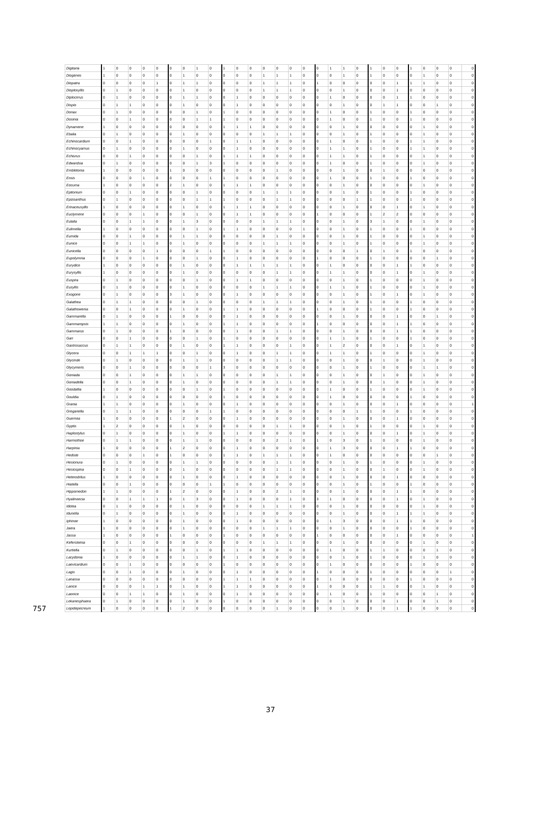757
| Digitaria | 1 | 0 | 0 | 0 | 0 | 0 | 0 | 1 | 0 | 1 | 0 | 0 | 0 | 0 | 0 | 0 | 0 | 1 | 1 | 0 | 1 | 0 | 0 | 1 | 0 | 0 | 0 | 0 |
| Diogenes | 1 | 0 | 0 | 0 | 0 | 0 | 1 | 0 | 0 | 0 | 0 | 0 | 1 | 1 | 1 | 0 | 0 | 0 | 1 | 0 | 1 | 0 | 0 | 0 | 1 | 0 | 0 | 0 |
| Diopatra | 0 | 0 | 0 | 0 | 1 | 0 | 1 | 1 | 0 | 0 | 0 | 0 | 1 | 1 | 1 | 0 | 1 | 0 | 0 | 0 | 0 | 0 | 1 | 1 | 1 | 0 | 0 | 0 |
| Dioplosyllis | 0 | 1 | 0 | 0 | 0 | 0 | 1 | 0 | 0 | 0 | 0 | 0 | 1 | 1 | 1 | 0 | 0 | 0 | 1 | 0 | 0 | 0 | 1 | 0 | 0 | 0 | 0 | 0 |
| Diplocirrus | 0 | 1 | 0 | 0 | 0 | 0 | 1 | 1 | 0 | 0 | 1 | 0 | 0 | 0 | 0 | 0 | 0 | 1 | 0 | 0 | 0 | 0 | 1 | 1 | 0 | 0 | 0 | 0 |
| Dispio | 0 | 1 | 1 | 0 | 0 | 0 | 1 | 0 | 0 | 0 | 1 | 0 | 0 | 0 | 0 | 0 | 0 | 0 | 1 | 0 | 0 | 1 | 1 | 0 | 0 | 1 | 0 | 0 |
| Donax | 0 | 1 | 0 | 0 | 0 | 0 | 0 | 1 | 0 | 1 | 0 | 0 | 0 | 0 | 0 | 0 | 0 | 1 | 0 | 0 | 1 | 0 | 0 | 1 | 0 | 0 | 0 | 0 |
| Dosinia | 0 | 0 | 1 | 0 | 0 | 0 | 0 | 1 | 1 | 1 | 0 | 0 | 0 | 0 | 0 | 0 | 0 | 1 | 0 | 0 | 1 | 0 | 0 | 1 | 0 | 0 | 0 | 0 |
| Dynamene | 1 | 0 | 0 | 0 | 0 | 0 | 0 | 0 | 0 | 1 | 1 | 1 | 0 | 0 | 0 | 0 | 0 | 0 | 1 | 0 | 0 | 0 | 0 | 0 | 1 | 0 | 0 | 0 |
| Ebalia | 0 | 1 | 0 | 0 | 0 | 0 | 1 | 0 | 0 | 0 | 0 | 0 | 1 | 1 | 1 | 0 | 0 | 0 | 1 | 0 | 1 | 0 | 0 | 0 | 1 | 0 | 0 | 0 |
| Echinocardium | 0 | 0 | 1 | 0 | 0 | 0 | 0 | 0 | 1 | 0 | 1 | 1 | 0 | 0 | 0 | 0 | 0 | 1 | 0 | 0 | 1 | 0 | 0 | 1 | 1 | 0 | 0 | 0 |
| Echinocyamus | 0 | 1 | 0 | 0 | 0 | 0 | 1 | 0 | 0 | 0 | 1 | 0 | 0 | 0 | 0 | 0 | 0 | 1 | 1 | 0 | 1 | 0 | 0 | 1 | 1 | 0 | 0 | 0 |
| Echiurus | 0 | 0 | 1 | 0 | 0 | 0 | 0 | 1 | 0 | 1 | 1 | 1 | 0 | 0 | 0 | 0 | 0 | 1 | 1 | 0 | 1 | 0 | 0 | 0 | 1 | 0 | 0 | 0 |
| Edwardsia | 0 | 1 | 0 | 0 | 0 | 0 | 0 | 1 | 3 | 1 | 0 | 0 | 0 | 0 | 0 | 0 | 0 | 1 | 0 | 0 | 1 | 0 | 0 | 0 | 1 | 0 | 0 | 0 |
| Embletonia | 1 | 0 | 0 | 0 | 0 | 1 | 0 | 0 | 0 | 0 | 0 | 0 | 0 | 1 | 0 | 0 | 0 | 0 | 1 | 0 | 0 | 1 | 0 | 0 | 0 | 0 | 0 | 0 |
| Ensis | 0 | 0 | 0 | 1 | 0 | 0 | 0 | 0 | 1 | 1 | 0 | 0 | 0 | 0 | 0 | 0 | 0 | 1 | 0 | 0 | 1 | 0 | 0 | 1 | 0 | 0 | 0 | 0 |
| Eocuma | 1 | 0 | 0 | 0 | 0 | 2 | 1 | 0 | 0 | 1 | 1 | 1 | 0 | 0 | 0 | 0 | 0 | 0 | 1 | 0 | 0 | 0 | 0 | 0 | 1 | 0 | 0 | 0 |
| Epitonium | 0 | 0 | 1 | 0 | 0 | 0 | 0 | 1 | 0 | 0 | 0 | 0 | 1 | 1 | 1 | 0 | 0 | 0 | 1 | 0 | 1 | 0 | 0 | 1 | 0 | 0 | 0 | 0 |
| Epizoanthus | 0 | 1 | 0 | 0 | 0 | 0 | 0 | 1 | 1 | 1 | 0 | 0 | 0 | 1 | 1 | 0 | 0 | 0 | 0 | 1 | 1 | 0 | 0 | 1 | 0 | 0 | 0 | 0 |
| Erinaceusyllis | 1 | 0 | 0 | 0 | 0 | 0 | 1 | 0 | 0 | 1 | 1 | 1 | 0 | 0 | 0 | 0 | 0 | 0 | 1 | 0 | 0 | 0 | 1 | 0 | 1 | 0 | 0 | 0 |
| Euclymene | 0 | 0 | 0 | 1 | 0 | 0 | 0 | 1 | 0 | 0 | 1 | 1 | 0 | 0 | 0 | 0 | 1 | 0 | 0 | 0 | 1 | 2 | 2 | 0 | 0 | 0 | 0 | 0 |
| Eulalia | 0 | 0 | 1 | 1 | 0 | 0 | 1 | 3 | 0 | 0 | 0 | 0 | 1 | 1 | 1 | 0 | 0 | 0 | 1 | 0 | 3 | 1 | 0 | 0 | 1 | 0 | 0 | 0 |
| Eulimella | 1 | 0 | 0 | 0 | 0 | 0 | 0 | 1 | 0 | 1 | 1 | 0 | 0 | 0 | 0 | 1 | 0 | 0 | 1 | 0 | 1 | 0 | 0 | 1 | 0 | 0 | 0 | 0 |
| Eumida | 0 | 0 | 1 | 0 | 0 | 0 | 1 | 1 | 0 | 0 | 0 | 0 | 0 | 1 | 0 | 0 | 0 | 0 | 1 | 0 | 1 | 0 | 0 | 0 | 1 | 0 | 0 | 0 |
| Eunice | 0 | 0 | 1 | 1 | 0 | 0 | 1 | 0 | 0 | 0 | 0 | 0 | 1 | 1 | 1 | 0 | 0 | 0 | 1 | 0 | 1 | 0 | 0 | 0 | 1 | 0 | 0 | 0 |
| Eunicella | 0 | 0 | 0 | 0 | 1 | 0 | 0 | 0 | 1 | 1 | 0 | 0 | 0 | 0 | 0 | 0 | 0 | 0 | 0 | 1 | 0 | 1 | 0 | 1 | 0 | 0 | 0 | 0 |
| Eupolymnia | 0 | 0 | 0 | 1 | 0 | 0 | 0 | 1 | 0 | 0 | 1 | 0 | 0 | 0 | 0 | 0 | 1 | 0 | 0 | 0 | 1 | 0 | 0 | 0 | 0 | 1 | 0 | 0 |
| Eurydice | 1 | 0 | 0 | 0 | 0 | 0 | 1 | 0 | 0 | 0 | 1 | 1 | 1 | 1 | 1 | 0 | 0 | 1 | 0 | 0 | 0 | 0 | 1 | 1 | 0 | 0 | 0 | 0 |
| Eurysyllis | 1 | 0 | 0 | 0 | 0 | 0 | 1 | 0 | 0 | 0 | 0 | 0 | 0 | 1 | 1 | 0 | 0 | 1 | 1 | 0 | 0 | 0 | 1 | 0 | 1 | 0 | 0 | 0 |
| Euspira | 0 | 1 | 0 | 0 | 0 | 0 | 0 | 1 | 0 | 0 | 1 | 1 | 0 | 0 | 0 | 0 | 0 | 0 | 1 | 0 | 1 | 0 | 0 | 0 | 1 | 0 | 0 | 0 |
| Eusyllis | 0 | 1 | 0 | 0 | 0 | 0 | 1 | 0 | 0 | 0 | 0 | 0 | 1 | 1 | 1 | 0 | 0 | 1 | 1 | 0 | 1 | 0 | 0 | 0 | 1 | 0 | 0 | 0 |
| Exogone | 0 | 1 | 0 | 0 | 0 | 3 | 1 | 0 | 0 | 0 | 1 | 0 | 0 | 0 | 0 | 0 | 0 | 0 | 1 | 0 | 1 | 0 | 1 | 0 | 1 | 0 | 0 | 0 |
| Galathea | 0 | 1 | 1 | 0 | 0 | 0 | 0 | 1 | 0 | 0 | 0 | 0 | 1 | 1 | 1 | 0 | 0 | 0 | 1 | 0 | 1 | 0 | 0 | 1 | 0 | 0 | 0 | 0 |
| Galathowenia | 0 | 0 | 1 | 0 | 0 | 0 | 1 | 0 | 0 | 1 | 1 | 0 | 0 | 0 | 0 | 0 | 1 | 0 | 0 | 0 | 1 | 0 | 0 | 1 | 0 | 0 | 0 | 0 |
| Gammarella | 0 | 1 | 0 | 0 | 0 | 1 | 0 | 0 | 0 | 0 | 1 | 0 | 0 | 0 | 0 | 0 | 0 | 0 | 1 | 0 | 0 | 0 | 1 | 0 | 0 | 1 | 0 | 0 |
| Gammaropsis | 1 | 1 | 0 | 0 | 0 | 0 | 1 | 0 | 0 | 1 | 1 | 0 | 0 | 0 | 0 | 0 | 1 | 0 | 0 | 0 | 0 | 0 | 1 | 1 | 0 | 0 | 0 | 0 |
| Gammarus | 0 | 1 | 0 | 0 | 0 | 1 | 0 | 0 | 0 | 0 | 1 | 0 | 0 | 1 | 1 | 0 | 0 | 0 | 1 | 0 | 0 | 0 | 1 | 1 | 0 | 0 | 0 | 0 |
| Gari | 0 | 0 | 1 | 0 | 0 | 0 | 0 | 1 | 0 | 1 | 0 | 0 | 0 | 0 | 0 | 0 | 0 | 1 | 1 | 0 | 1 | 0 | 0 | 1 | 0 | 0 | 0 | 0 |
| Gastrosaccus | 0 | 1 | 1 | 0 | 0 | 0 | 1 | 0 | 0 | 1 | 1 | 0 | 0 | 0 | 1 | 0 | 0 | 1 | 2 | 0 | 0 | 0 | 1 | 0 | 1 | 0 | 0 | 0 |
| Glycera | 0 | 0 | 1 | 1 | 1 | 0 | 0 | 1 | 0 | 0 | 1 | 0 | 0 | 1 | 1 | 0 | 0 | 1 | 1 | 0 | 1 | 0 | 0 | 0 | 1 | 0 | 0 | 0 |
| Glycinde | 0 | 1 | 0 | 0 | 0 | 0 | 1 | 1 | 0 | 0 | 0 | 0 | 0 | 1 | 1 | 0 | 0 | 0 | 1 | 0 | 0 | 1 | 0 | 0 | 1 | 0 | 0 | 0 |
| Glycymeris | 0 | 0 | 1 | 0 | 0 | 0 | 0 | 0 | 1 | 3 | 0 | 0 | 0 | 0 | 0 | 0 | 0 | 0 | 1 | 0 | 1 | 0 | 0 | 0 | 1 | 1 | 0 | 0 |
| Goniada | 0 | 0 | 1 | 0 | 0 | 0 | 1 | 1 | 0 | 0 | 0 | 0 | 0 | 1 | 1 | 0 | 0 | 0 | 1 | 0 | 0 | 1 | 0 | 0 | 1 | 0 | 0 | 0 |
| Goniadella | 0 | 0 | 1 | 0 | 0 | 0 | 1 | 0 | 0 | 0 | 0 | 0 | 0 | 1 | 1 | 0 | 0 | 0 | 1 | 0 | 0 | 1 | 0 | 0 | 1 | 0 | 0 | 0 |
| Goodallia | 1 | 0 | 0 | 0 | 0 | 0 | 0 | 1 | 0 | 1 | 0 | 0 | 0 | 0 | 0 | 0 | 0 | 1 | 0 | 0 | 1 | 0 | 0 | 0 | 1 | 0 | 0 | 0 |
| Gouldia | 0 | 1 | 0 | 0 | 0 | 0 | 0 | 0 | 0 | 1 | 0 | 0 | 0 | 0 | 0 | 0 | 0 | 1 | 0 | 0 | 0 | 0 | 0 | 1 | 0 | 0 | 0 | 0 |
| Grania | 1 | 1 | 0 | 0 | 0 | 0 | 1 | 0 | 0 | 0 | 1 | 0 | 0 | 0 | 0 | 0 | 0 | 0 | 1 | 0 | 0 | 0 | 1 | 0 | 0 | 0 | 0 | 1 |
| Gregariella | 0 | 1 | 1 | 0 | 0 | 0 | 0 | 0 | 1 | 1 | 0 | 0 | 0 | 0 | 0 | 0 | 0 | 0 | 0 | 1 | 1 | 0 | 0 | 1 | 0 | 0 | 0 | 0 |
| Guernea | 1 | 0 | 0 | 0 | 0 | 1 | 2 | 0 | 0 | 0 | 1 | 0 | 0 | 0 | 0 | 0 | 0 | 0 | 1 | 0 | 0 | 0 | 1 | 0 | 0 | 0 | 0 | 0 |
| Gyptis | 1 | 2 | 0 | 0 | 0 | 0 | 1 | 0 | 0 | 0 | 0 | 0 | 0 | 1 | 1 | 0 | 0 | 0 | 1 | 0 | 1 | 0 | 0 | 0 | 1 | 0 | 0 | 0 |
| Haplostylus | 0 | 1 | 0 | 0 | 0 | 0 | 1 | 0 | 0 | 1 | 1 | 0 | 0 | 0 | 0 | 0 | 0 | 0 | 1 | 0 | 0 | 0 | 1 | 0 | 1 | 0 | 0 | 0 |
| Harmothoe | 0 | 1 | 1 | 0 | 0 | 0 | 1 | 1 | 0 | 0 | 0 | 0 | 0 | 2 | 1 | 0 | 1 | 0 | 3 | 0 | 1 | 0 | 0 | 0 | 1 | 0 | 0 | 0 |
| Harpinia | 1 | 0 | 0 | 0 | 0 | 1 | 2 | 0 | 0 | 0 | 1 | 0 | 0 | 0 | 0 | 0 | 0 | 1 | 3 | 0 | 0 | 0 | 1 | 1 | 0 | 0 | 0 | 0 |
| Hediste | 0 | 0 | 0 | 1 | 0 | 1 | 0 | 0 | 0 | 1 | 1 | 0 | 1 | 1 | 1 | 0 | 0 | 1 | 0 | 0 | 0 | 0 | 0 | 0 | 0 | 1 | 0 | 0 |
| Hesionura | 0 | 1 | 0 | 0 | 0 | 0 | 1 | 1 | 0 | 0 | 0 | 0 | 0 | 1 | 1 | 0 | 0 | 0 | 1 | 0 | 1 | 0 | 0 | 0 | 1 | 0 | 0 | 0 |
| Hesiospina | 0 | 0 | 1 | 0 | 0 | 0 | 1 | 0 | 0 | 0 | 0 | 0 | 0 | 1 | 1 | 0 | 0 | 0 | 1 | 0 | 0 | 1 | 0 | 0 | 1 | 0 | 0 | 0 |
| Heterodrilus | 1 | 0 | 0 | 0 | 0 | 0 | 1 | 0 | 0 | 0 | 1 | 0 | 0 | 0 | 0 | 0 | 0 | 0 | 1 | 0 | 0 | 0 | 1 | 0 | 0 | 0 | 0 | 0 |
| Hiatella | 0 | 0 | 1 | 0 | 0 | 0 | 0 | 0 | 1 | 1 | 0 | 0 | 0 | 0 | 0 | 0 | 0 | 0 | 1 | 0 | 1 | 0 | 0 | 1 | 0 | 0 | 0 | 0 |
| Hippomedon | 1 | 1 | 0 | 0 | 0 | 1 | 2 | 0 | 0 | 0 | 1 | 0 | 0 | 2 | 1 | 0 | 0 | 0 | 1 | 0 | 0 | 0 | 1 | 1 | 0 | 0 | 0 | 0 |
| Hyalinoecia | 0 | 0 | 1 | 1 | 1 | 0 | 1 | 3 | 0 | 0 | 1 | 0 | 0 | 0 | 1 | 0 | 3 | 1 | 0 | 0 | 0 | 0 | 1 | 0 | 1 | 0 | 0 | 0 |
| Idotea | 0 | 1 | 0 | 0 | 0 | 0 | 1 | 0 | 0 | 0 | 0 | 0 | 1 | 1 | 1 | 0 | 0 | 0 | 1 | 0 | 0 | 0 | 0 | 0 | 1 | 0 | 0 | 0 |
| Idunella | 0 | 1 | 0 | 0 | 0 | 0 | 1 | 0 | 0 | 0 | 1 | 0 | 0 | 0 | 0 | 0 | 0 | 0 | 1 | 0 | 0 | 0 | 1 | 1 | 1 | 0 | 0 | 0 |
| Iphinoe | 1 | 0 | 0 | 0 | 0 | 0 | 1 | 0 | 0 | 0 | 1 | 0 | 0 | 0 | 0 | 0 | 0 | 1 | 3 | 0 | 0 | 0 | 1 | 1 | 0 | 0 | 0 | 0 |
| Jaera | 1 | 0 | 0 | 0 | 0 | 0 | 1 | 0 | 0 | 0 | 0 | 0 | 1 | 1 | 1 | 0 | 0 | 0 | 1 | 0 | 0 | 0 | 0 | 1 | 0 | 0 | 0 | 0 |
| Jassa | 1 | 0 | 0 | 0 | 0 | 1 | 0 | 0 | 0 | 1 | 0 | 0 | 0 | 0 | 0 | 0 | 1 | 0 | 0 | 0 | 0 | 0 | 1 | 0 | 0 | 0 | 0 | 1 |
| Kefersteinia | 0 | 0 | 1 | 0 | 0 | 0 | 0 | 0 | 0 | 0 | 0 | 0 | 1 | 1 | 1 | 0 | 0 | 0 | 1 | 0 | 0 | 0 | 0 | 0 | 1 | 0 | 0 | 0 |
| Kurtiella | 0 | 1 | 0 | 0 | 0 | 0 | 0 | 1 | 0 | 1 | 1 | 0 | 0 | 0 | 0 | 0 | 0 | 1 | 0 | 0 | 1 | 1 | 0 | 0 | 0 | 1 | 0 | 0 |
| Lacydonia | 1 | 0 | 0 | 0 | 0 | 0 | 1 | 1 | 0 | 0 | 1 | 0 | 0 | 0 | 0 | 0 | 0 | 0 | 1 | 0 | 1 | 0 | 0 | 0 | 1 | 0 | 0 | 0 |
| Laevicardium | 0 | 0 | 1 | 0 | 0 | 0 | 0 | 0 | 0 | 1 | 0 | 0 | 0 | 0 | 0 | 0 | 0 | 1 | 0 | 0 | 0 | 0 | 0 | 1 | 0 | 0 | 0 | 0 |
| Lagis | 0 | 0 | 1 | 0 | 0 | 0 | 1 | 0 | 0 | 0 | 1 | 0 | 0 | 0 | 0 | 0 | 1 | 0 | 0 | 0 | 1 | 0 | 0 | 0 | 0 | 0 | 1 | 0 |
| Lanassa | 0 | 0 | 0 | 0 | 0 | 0 | 0 | 0 | 0 | 1 | 1 | 1 | 0 | 0 | 0 | 0 | 0 | 1 | 0 | 0 | 0 | 0 | 0 | 1 | 0 | 0 | 0 | 0 |
| Lanice | 0 | 0 | 0 | 1 | 1 | 0 | 1 | 0 | 0 | 1 | 1 | 0 | 0 | 0 | 0 | 0 | 1 | 0 | 0 | 0 | 1 | 1 | 0 | 0 | 1 | 0 | 0 | 0 |
| Laonice | 0 | 0 | 1 | 1 | 0 | 0 | 1 | 0 | 0 | 0 | 1 | 0 | 0 | 0 | 0 | 0 | 0 | 1 | 0 | 0 | 1 | 0 | 0 | 0 | 0 | 1 | 0 | 0 |
| Lekanesphaera | 0 | 1 | 0 | 0 | 0 | 0 | 1 | 0 | 0 | 1 | 0 | 0 | 0 | 0 | 0 | 0 | 0 | 0 | 1 | 0 | 0 | 0 | 1 | 0 | 0 | 1 | 0 | 0 |
| Lepidepecreum | 1 | 0 | 0 | 0 | 0 | 1 | 2 | 0 | 0 | 0 | 0 | 0 | 0 | 1 | 0 | 0 | 0 | 0 | 1 | 0 | 0 | 0 | 1 | 1 | 0 | 0 | 0 | 0 |
37